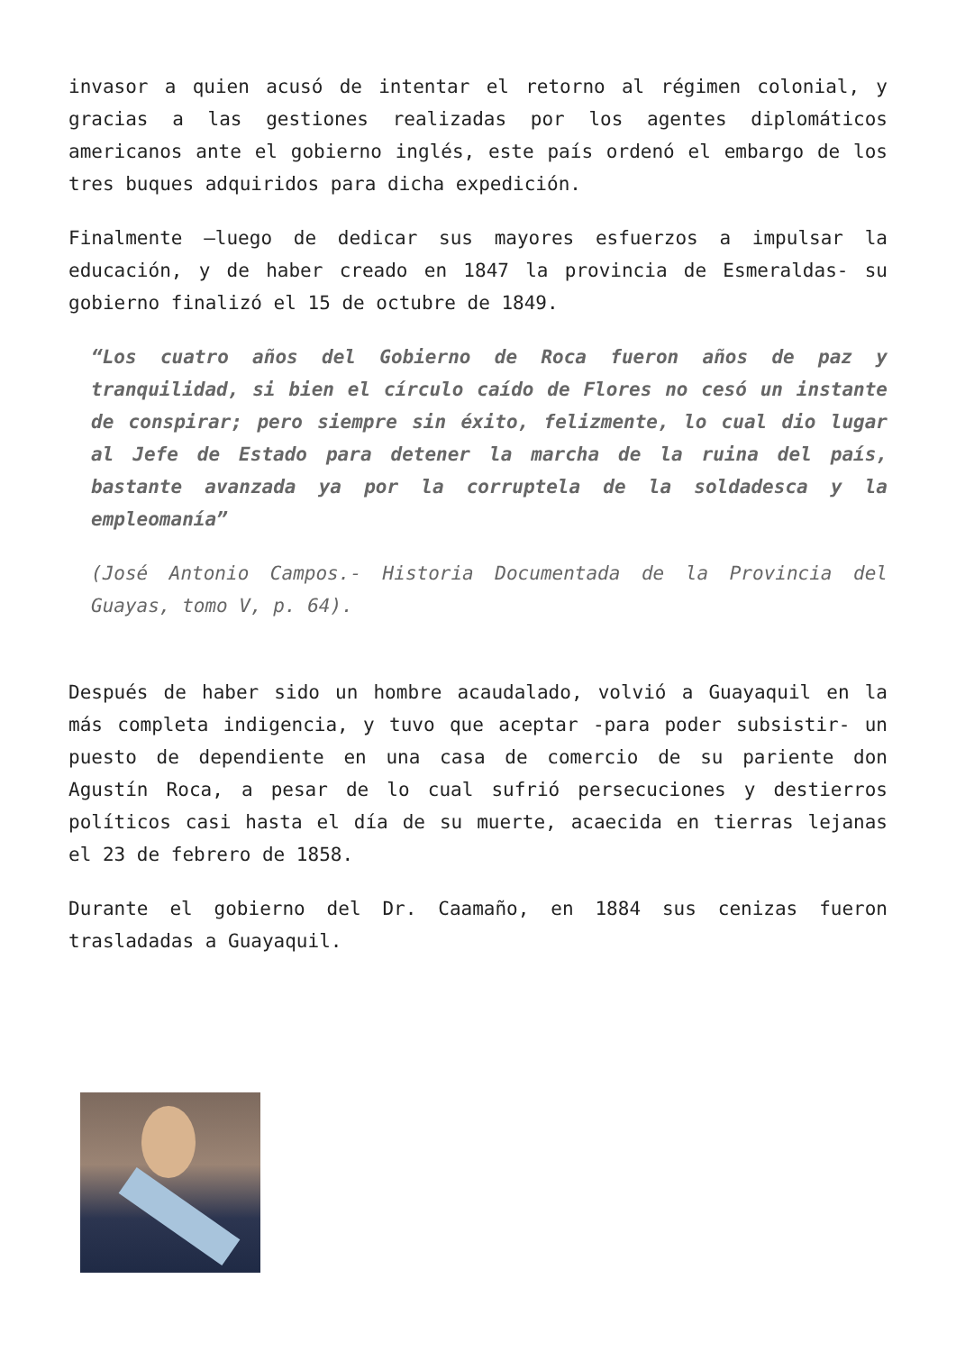invasor a quien acusó de intentar el retorno al régimen colonial, y gracias a las gestiones realizadas por los agentes diplomáticos americanos ante el gobierno inglés, este país ordenó el embargo de los tres buques adquiridos para dicha expedición.
Finalmente –luego de dedicar sus mayores esfuerzos a impulsar la educación, y de haber creado en 1847 la provincia de Esmeraldas- su gobierno finalizó el 15 de octubre de 1849.
“Los cuatro años del Gobierno de Roca fueron años de paz y tranquilidad, si bien el círculo caído de Flores no cesó un instante de conspirar; pero siempre sin éxito, felizmente, lo cual dio lugar al Jefe de Estado para detener la marcha de la ruina del país, bastante avanzada ya por la corruptela de la soldadesca y la empleomanía”
(José Antonio Campos.- Historia Documentada de la Provincia del Guayas, tomo V, p. 64).
Después de haber sido un hombre acaudalado, volvió a Guayaquil en la más completa indigencia, y tuvo que aceptar -para poder subsistir- un puesto de dependiente en una casa de comercio de su pariente don Agustín Roca, a pesar de lo cual sufrió persecuciones y destierros políticos casi hasta el día de su muerte, acaecida en tierras lejanas el 23 de febrero de 1858.
Durante el gobierno del Dr. Caamaño, en 1884 sus cenizas fueron trasladadas a Guayaquil.